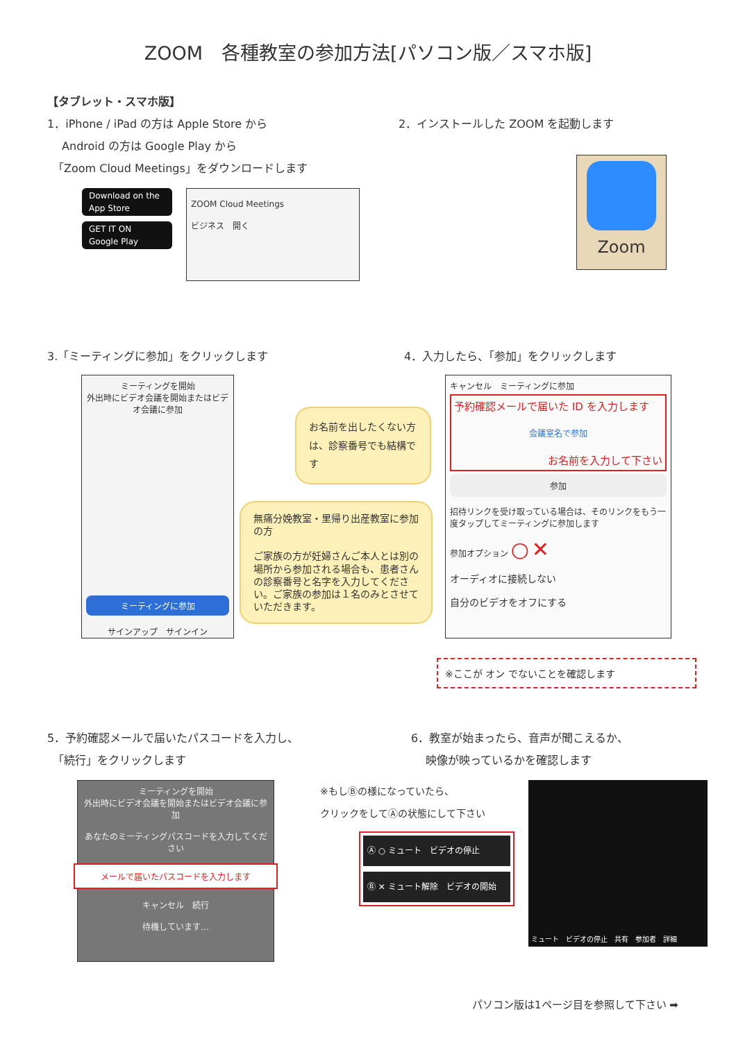ZOOM　各種教室の参加方法[パソコン版／スマホ版]
【タブレット・スマホ版】
1．iPhone / iPad の方は Apple Store から
　 Android の方は Google Play から
　「Zoom Cloud Meetings」をダウンロードします
Download on the
App Store
GET IT ON
Google Play
ZOOM Cloud Meetings
ビジネス　開く
2．インストールした ZOOM を起動します
Zoom
3.「ミーティングに参加」をクリックします 4．入力したら、「参加」をクリックします
ミーティングを開始
外出時にビデオ会議を開始またはビデオ会議に参加
ミーティングに参加
サインアップ　サインイン
お名前を出したくない方は、診察番号でも結構です
無痛分娩教室・里帰り出産教室に参加の方
ご家族の方が妊婦さんご本人とは別の場所から参加される場合も、患者さんの診察番号と名字を入力してください。ご家族の参加は１名のみとさせていただきます。
キャンセル　ミーティングに参加
予約確認メールで届いた ID を入力します
会議室名で参加
お名前を入力して下さい
参加
招待リンクを受け取っている場合は、そのリンクをもう一度タップしてミーティングに参加します
参加オプション ○ ✕
オーディオに接続しない
自分のビデオをオフにする
※ここが オン でないことを確認します
5．予約確認メールで届いたパスコードを入力し、
　「続行」をクリックします
6．教室が始まったら、音声が聞こえるか、
　 映像が映っているかを確認します
ミーティングを開始
外出時にビデオ会議を開始またはビデオ会議に参加
あなたのミーティングパスコードを入力してください
メールで届いたパスコードを入力します
キャンセル　続行
待機しています...
※もしⒷの様になっていたら、
クリックをしてⒶの状態にして下さい
Ⓐ ○ ミュート　ビデオの停止
Ⓑ ✕ ミュート解除　ビデオの開始
ミュート　ビデオの停止　共有　参加者　詳細
パソコン版は1ページ目を参照して下さい ➡